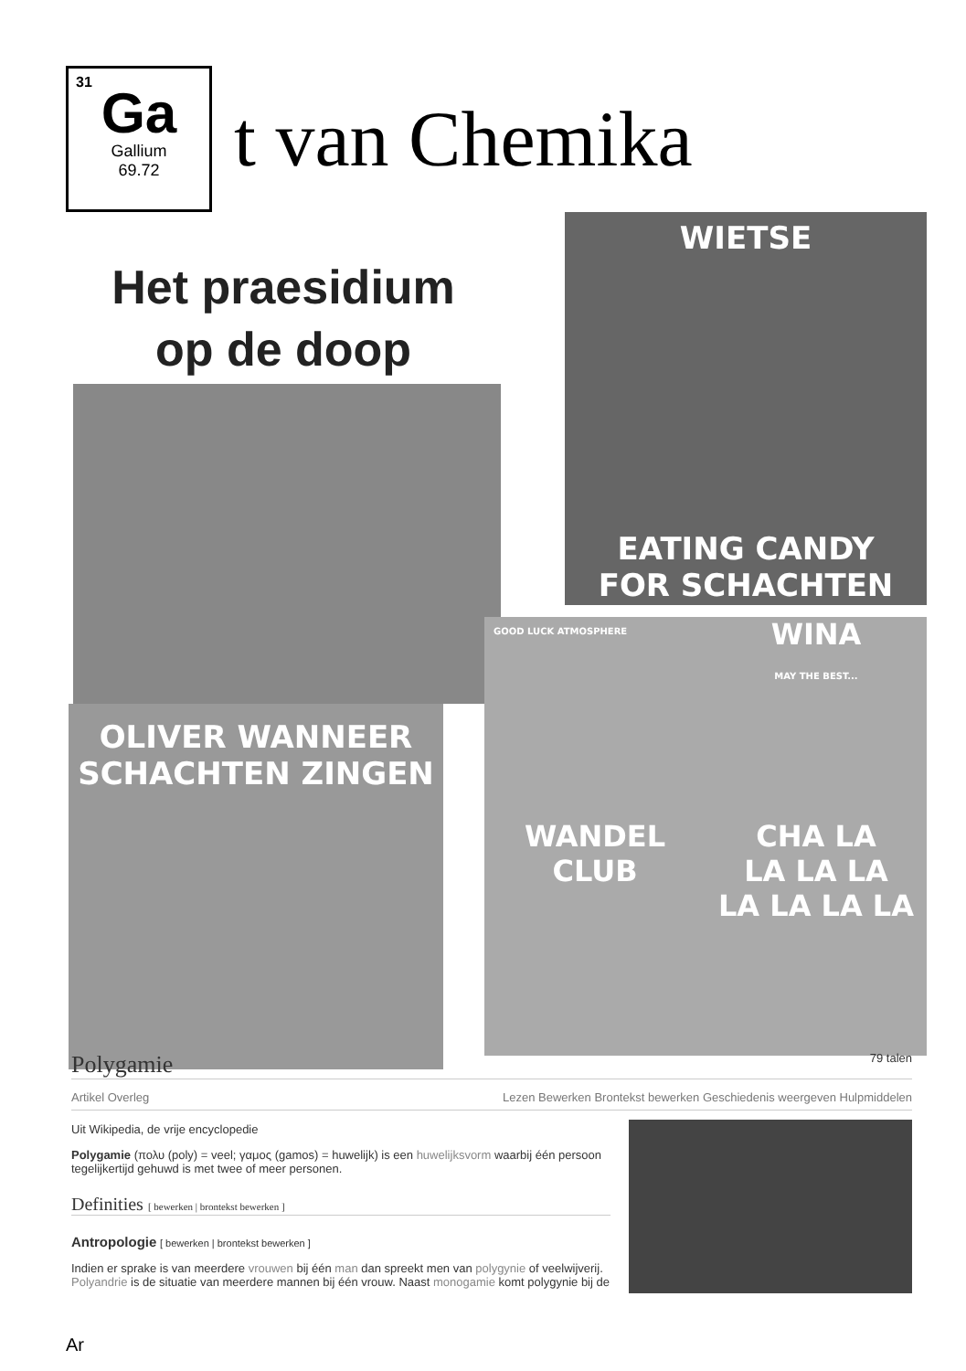31
Ga
Gallium
69.72
t van Chemika
Het praesidium
op de doop
WIETSE
EATING CANDY
FOR SCHACHTEN
OLIVER WANNEER
SCHACHTEN ZINGEN
GOOD LUCK ATMOSPHERE
WINA
MAY THE BEST...
WANDEL
CLUB
CHA LA
LA LA LA
LA LA LA LA
Polygamie 79 talen
Artikel Overleg Lezen Bewerken Brontekst bewerken Geschiedenis weergeven Hulpmiddelen
Uit Wikipedia, de vrije encyclopedie
Polygamie (πολυ (poly) = veel; γαμος (gamos) = huwelijk) is een huwelijksvorm waarbij één persoon tegelijkertijd gehuwd is met twee of meer personen.
Definities [ bewerken | brontekst bewerken ]
Antropologie [ bewerken | brontekst bewerken ]
Indien er sprake is van meerdere vrouwen bij één man dan spreekt men van polygynie of veelwijverij. Polyandrie is de situatie van meerdere mannen bij één vrouw. Naast monogamie komt polygynie bij de
Ar